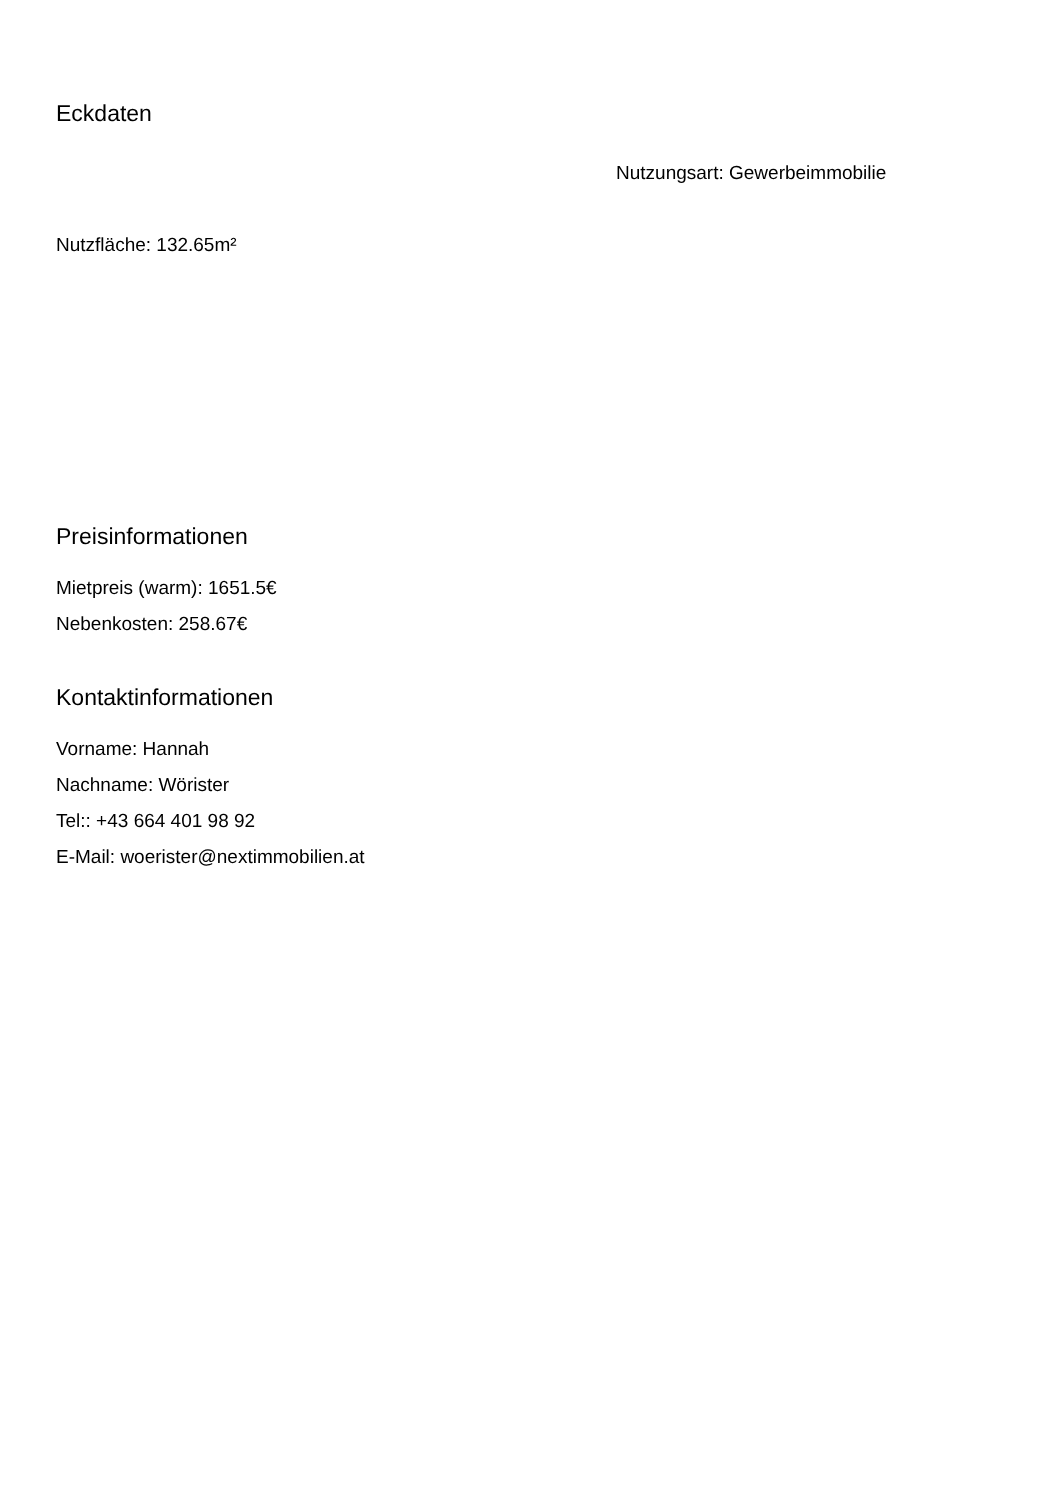Eckdaten
Nutzungsart: Gewerbeimmobilie
Nutzfläche: 132.65m²
Preisinformationen
Mietpreis (warm): 1651.5€
Nebenkosten: 258.67€
Kontaktinformationen
Vorname: Hannah
Nachname: Wörister
Tel:: +43 664 401 98 92
E-Mail: woerister@nextimmobilien.at